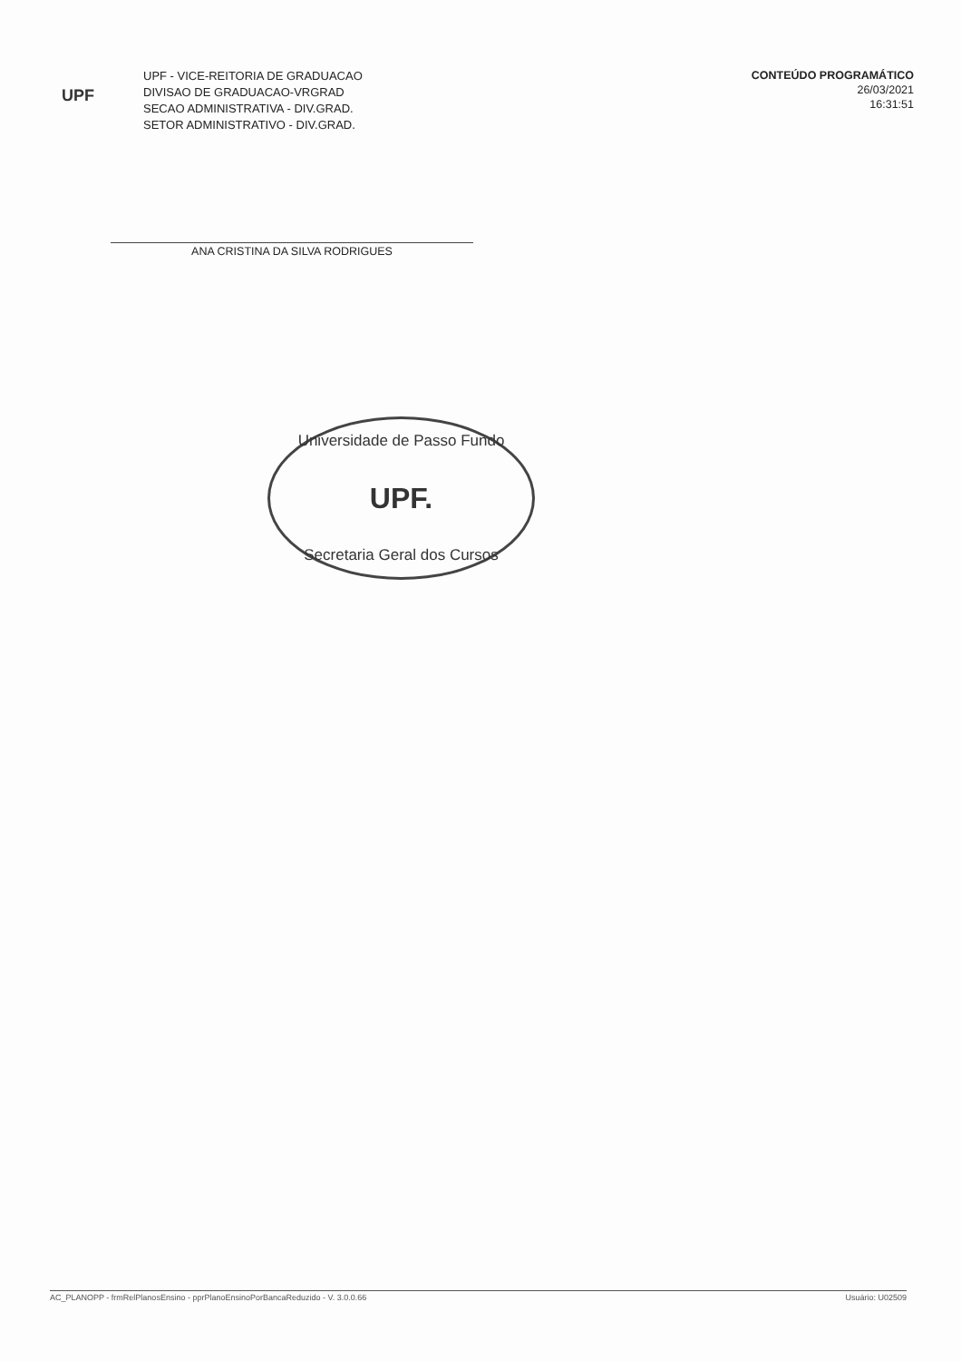UPF
UPF - VICE-REITORIA DE GRADUACAO
DIVISAO DE GRADUACAO-VRGRAD
SECAO ADMINISTRATIVA - DIV.GRAD.
SETOR ADMINISTRATIVO - DIV.GRAD.
CONTEÚDO PROGRAMÁTICO
26/03/2021
16:31:51
ANA CRISTINA DA SILVA RODRIGUES
Universidade de Passo Fundo
UPF.
Secretaria Geral dos Cursos
AC_PLANOPP - frmRelPlanosEnsino - pprPlanoEnsinoPorBancaReduzido - V. 3.0.0.66 Usuário: U02509